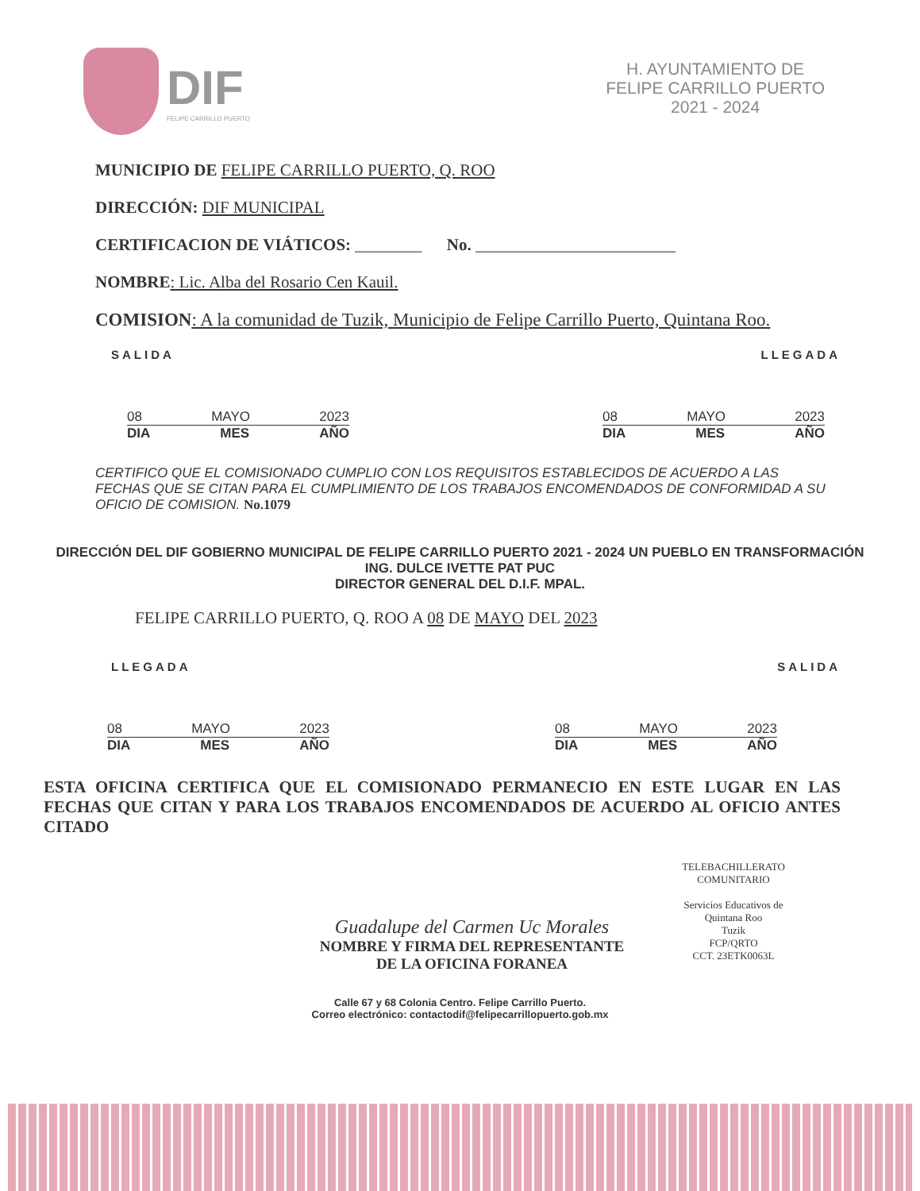DIF
FELIPE CARRILLO PUERTO
H. AYUNTAMIENTO DE
FELIPE CARRILLO PUERTO
2021 - 2024
MUNICIPIO DE FELIPE CARRILLO PUERTO, Q. ROO
DIRECCIÓN: DIF MUNICIPAL
CERTIFICACION DE VIÁTICOS: ________ No. ________________________
NOMBRE: Lic. Alba del Rosario Cen Kauil.
COMISION: A la comunidad de Tuzik, Municipio de Felipe Carrillo Puerto, Quintana Roo.
SALIDA LLEGADA
08 MAYO 2023
DIA MES AÑO
08 MAYO 2023
DIA MES AÑO
CERTIFICO QUE EL COMISIONADO CUMPLIO CON LOS REQUISITOS ESTABLECIDOS DE ACUERDO A LAS FECHAS QUE SE CITAN PARA EL CUMPLIMIENTO DE LOS TRABAJOS ENCOMENDADOS DE CONFORMIDAD A SU OFICIO DE COMISION. No.1079
DIRECCIÓN DEL DIF GOBIERNO MUNICIPAL DE FELIPE CARRILLO PUERTO 2021 - 2024 UN PUEBLO EN TRANSFORMACIÓN
ING. DULCE IVETTE PAT PUC
DIRECTOR GENERAL DEL D.I.F. MPAL.
FELIPE CARRILLO PUERTO, Q. ROO A 08 DE MAYO DEL 2023
LLEGADA SALIDA
08 MAYO 2023
DIA MES AÑO
08 MAYO 2023
DIA MES AÑO
ESTA OFICINA CERTIFICA QUE EL COMISIONADO PERMANECIO EN ESTE LUGAR EN LAS FECHAS QUE CITAN Y PARA LOS TRABAJOS ENCOMENDADOS DE ACUERDO AL OFICIO ANTES CITADO
TELEBACHILLERATO COMUNITARIO
Servicios Educativos de Quintana Roo
Tuzik
FCP/QRTO
CCT. 23ETK0063L
Guadalupe del Carmen Uc Morales
NOMBRE Y FIRMA DEL REPRESENTANTE
DE LA OFICINA FORANEA
Calle 67 y 68 Colonia Centro. Felipe Carrillo Puerto.
Correo electrónico: contactodif@felipecarrillopuerto.gob.mx